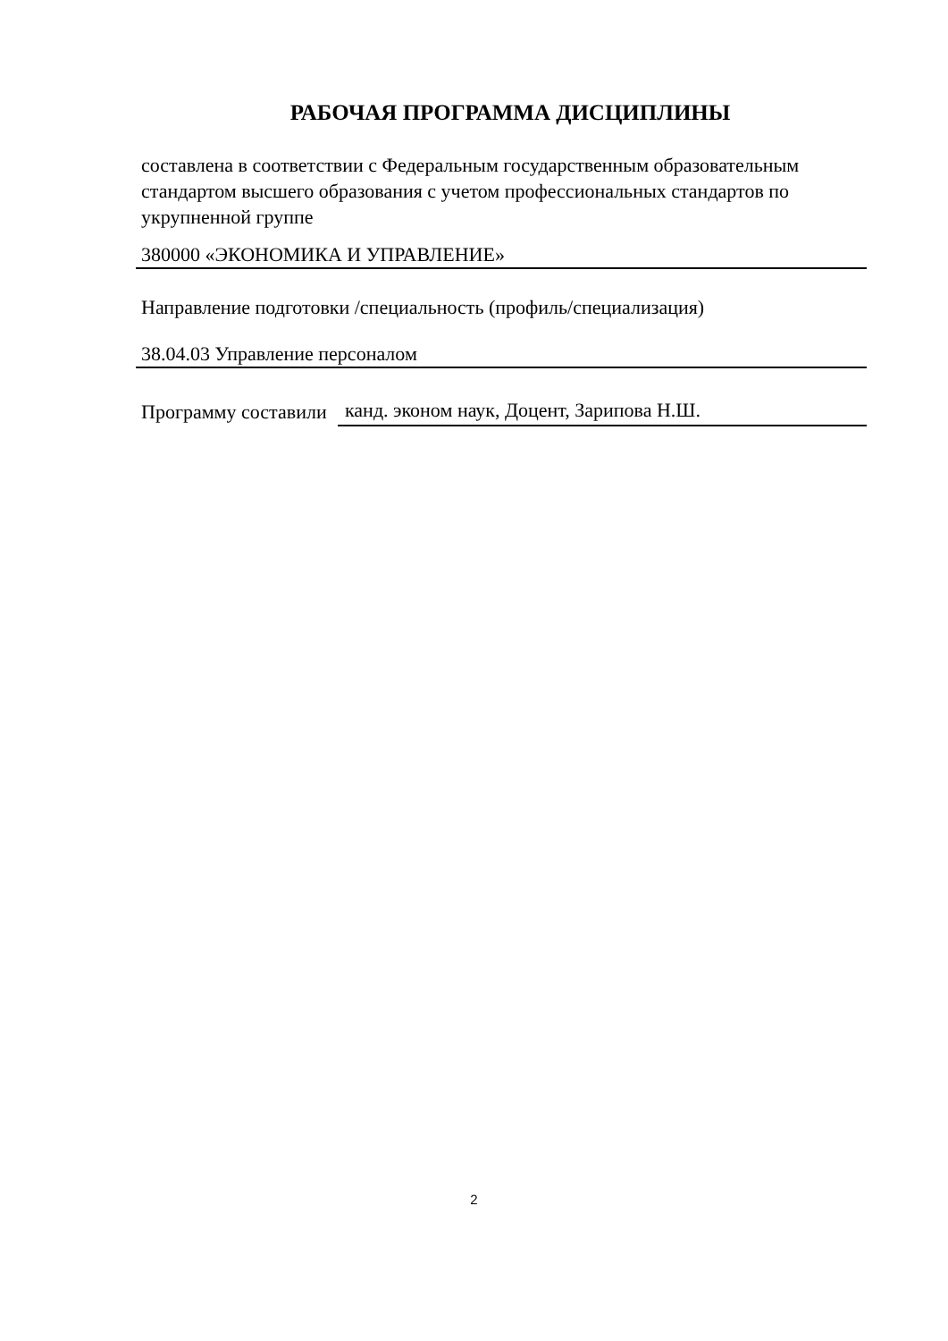РАБОЧАЯ ПРОГРАММА ДИСЦИПЛИНЫ
составлена в соответствии с Федеральным государственным образовательным стандартом высшего образования с учетом профессиональных стандартов по укрупненной группе
380000 «ЭКОНОМИКА И УПРАВЛЕНИЕ»
Направление подготовки /специальность (профиль/специализация)
38.04.03 Управление персоналом
Программу составили
канд. эконом наук, Доцент, Зарипова Н.Ш.
2